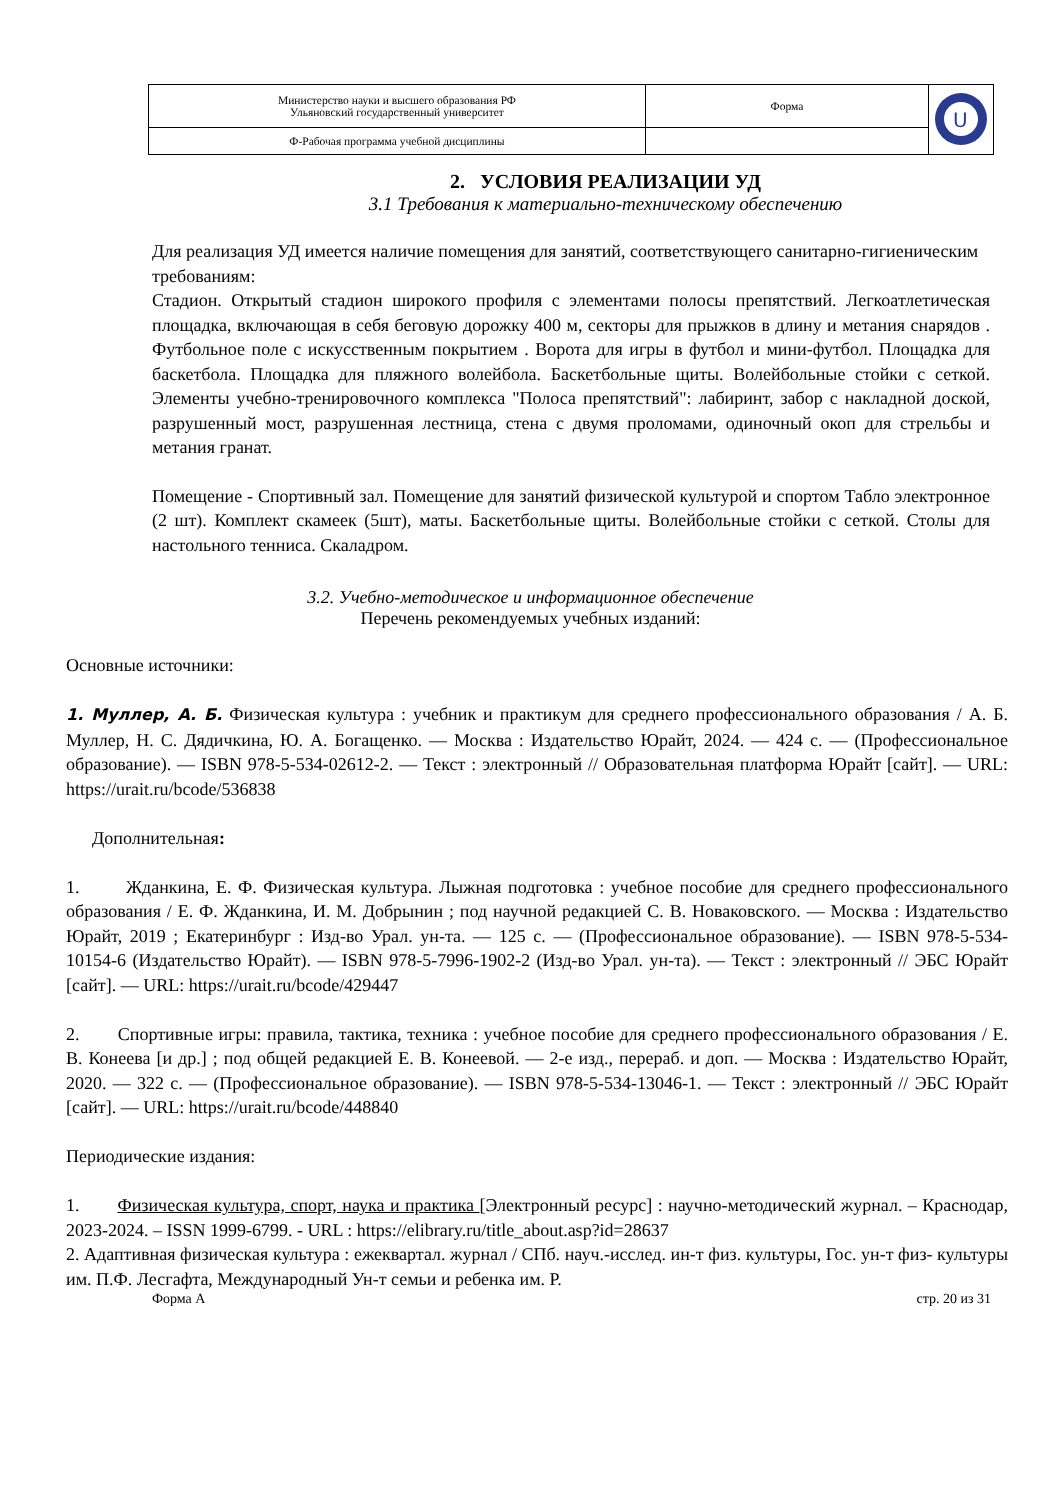| Министерство науки и высшего образования РФ Ульяновский государственный университет | Форма | U |
| Ф-Рабочая программа учебной дисциплины | | |
2. УСЛОВИЯ РЕАЛИЗАЦИИ УД
3.1 Требования к материально-техническому обеспечению
Для реализация УД имеется наличие помещения для занятий, соответствующего санитарно-гигиеническим требованиям:
Стадион. Открытый стадион широкого профиля с элементами полосы препятствий. Легкоатлетическая площадка, включающая в себя беговую дорожку 400 м, секторы для прыжков в длину и метания снарядов . Футбольное поле с искусственным покрытием . Ворота для игры в футбол и мини-футбол. Площадка для баскетбола. Площадка для пляжного волейбола. Баскетбольные щиты. Волейбольные стойки с сеткой. Элементы учебно-тренировочного комплекса "Полоса препятствий": лабиринт, забор с накладной доской, разрушенный мост, разрушенная лестница, стена с двумя проломами, одиночный окоп для стрельбы и метания гранат.
Помещение - Спортивный зал. Помещение для занятий физической культурой и спортом Табло электронное (2 шт). Комплект скамеек (5шт), маты. Баскетбольные щиты. Волейбольные стойки с сеткой. Столы для настольного тенниса. Скаладром.
3.2. Учебно-методическое и информационное обеспечение
Перечень рекомендуемых учебных изданий:
Основные источники:
1. Муллер, А. Б. Физическая культура : учебник и практикум для среднего профессионального образования / А. Б. Муллер, Н. С. Дядичкина, Ю. А. Богащенко. — Москва : Издательство Юрайт, 2024. — 424 с. — (Профессиональное образование). — ISBN 978-5-534-02612-2. — Текст : электронный // Образовательная платформа Юрайт [сайт]. — URL: https://urait.ru/bcode/536838
Дополнительная:
1. Жданкина, Е. Ф. Физическая культура. Лыжная подготовка : учебное пособие для среднего профессионального образования / Е. Ф. Жданкина, И. М. Добрынин ; под научной редакцией С. В. Новаковского. — Москва : Издательство Юрайт, 2019 ; Екатеринбург : Изд-во Урал. ун-та. — 125 с. — (Профессиональное образование). — ISBN 978-5-534-10154-6 (Издательство Юрайт). — ISBN 978-5-7996-1902-2 (Изд-во Урал. ун-та). — Текст : электронный // ЭБС Юрайт [сайт]. — URL: https://urait.ru/bcode/429447
2. Спортивные игры: правила, тактика, техника : учебное пособие для среднего профессионального образования / Е. В. Конеева [и др.] ; под общей редакцией Е. В. Конеевой. — 2-е изд., перераб. и доп. — Москва : Издательство Юрайт, 2020. — 322 с. — (Профессиональное образование). — ISBN 978-5-534-13046-1. — Текст : электронный // ЭБС Юрайт [сайт]. — URL: https://urait.ru/bcode/448840
Периодические издания:
1. Физическая культура, спорт, наука и практика [Электронный ресурс] : научно-методический журнал. – Краснодар, 2023-2024. – ISSN 1999-6799. - URL : https://elibrary.ru/title_about.asp?id=28637
2. Адаптивная физическая культура : ежеквартал. журнал / СПб. науч.-исслед. ин-т физ. культуры, Гос. ун-т физ- культуры им. П.Ф. Лесгафта, Международный Ун-т семьи и ребенка им. Р.
Форма А стр. 20 из 31